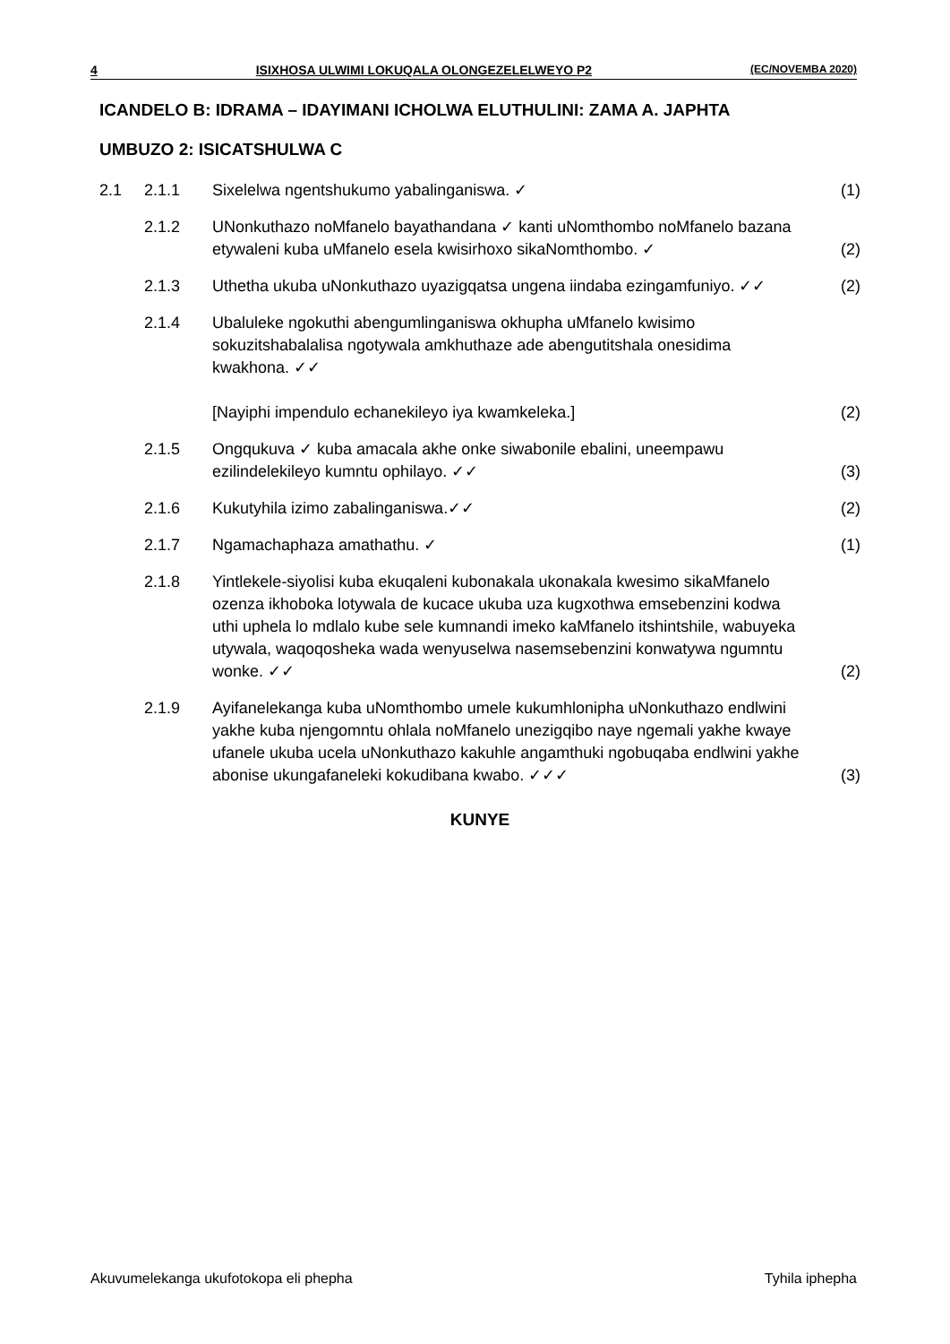4 ISIXHOSA ULWIMI LOKUQALA OLONGEZELELWEYO P2 (EC/NOVEMBA 2020)
ICANDELO B: IDRAMA – IDAYIMANI ICHOLWA ELUTHULINI: ZAMA A. JAPHTA
UMBUZO 2: ISICATSHULWA C
| 2.1 | 2.1.1 | Sixelelwa ngentshukumo yabalinganiswa. ✓ | (1) |
| | 2.1.2 | UNonkuthazo noMfanelo bayathandana ✓ kanti uNomthombo noMfanelo bazana etywaleni kuba uMfanelo esela kwisirhoxo sikaNomthombo. ✓ | (2) |
| | 2.1.3 | Uthetha ukuba uNonkuthazo uyazigqatsa ungena iindaba ezingamfuniyo. ✓✓ | (2) |
| | 2.1.4 | Ubaluleke ngokuthi abengumlinganiswa okhupha uMfanelo kwisimo sokuzitshabalalisa ngotywala amkhuthaze ade abengutitshala onesidima kwakhona. ✓✓ [Nayiphi impendulo echanekileyo iya kwamkeleka.] | (2) |
| | 2.1.5 | Ongqukuva ✓ kuba amacala akhe onke siwabonile ebalini, uneempawu ezilindelekileyo kumntu ophilayo. ✓✓ | (3) |
| | 2.1.6 | Kukutyhila izimo zabalinganiswa.✓✓ | (2) |
| | 2.1.7 | Ngamachaphaza amathathu. ✓ | (1) |
| | 2.1.8 | Yintlekele-siyolisi kuba ekuqaleni kubonakala ukonakala kwesimo sikaMfanelo ozenza ikhoboka lotywala de kucace ukuba uza kugxothwa emsebenzini kodwa uthi uphela lo mdlalo kube sele kumnandi imeko kaMfanelo itshintshile, wabuyeka utywala, waqoqosheka wada wenyuselwa nasemsebenzini konwatywa ngumntu wonke. ✓✓ | (2) |
| | 2.1.9 | Ayifanelekanga kuba uNomthombo umele kukumhlonipha uNonkuthazo endlwini yakhe kuba njengomntu ohlala noMfanelo unezigqibo naye ngemali yakhe kwaye ufanele ukuba ucela uNonkuthazo kakuhle angamthuki ngobuqaba endlwini yakhe abonise ukungafaneleki kokudibana kwabo. ✓✓✓ | (3) |
KUNYE
Akuvumelekanga ukufotokopa eli phepha Tyhila iphepha